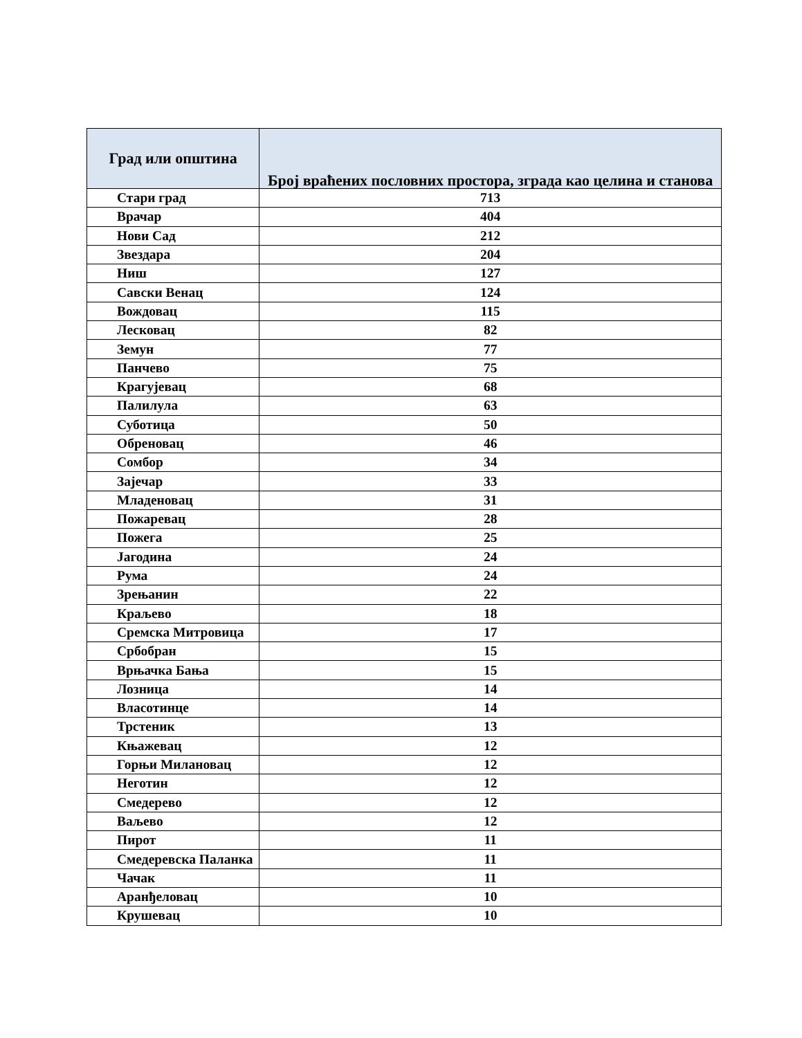| Град или општина | Број враћених пословних простора, зграда као целина и станова |
| --- | --- |
| Стари град | 713 |
| Врачар | 404 |
| Нови Сад | 212 |
| Звездара | 204 |
| Ниш | 127 |
| Савски Венац | 124 |
| Вождовац | 115 |
| Лесковац | 82 |
| Земун | 77 |
| Панчево | 75 |
| Крагујевац | 68 |
| Палилула | 63 |
| Суботица | 50 |
| Обреновац | 46 |
| Сомбор | 34 |
| Зајечар | 33 |
| Младеновац | 31 |
| Пожаревац | 28 |
| Пожега | 25 |
| Јагодина | 24 |
| Рума | 24 |
| Зрењанин | 22 |
| Краљево | 18 |
| Сремска Митровица | 17 |
| Србобран | 15 |
| Врњачка Бања | 15 |
| Лозница | 14 |
| Власотинце | 14 |
| Трстеник | 13 |
| Књажевац | 12 |
| Горњи Милановац | 12 |
| Неготин | 12 |
| Смедерево | 12 |
| Ваљево | 12 |
| Пирот | 11 |
| Смедеревска Паланка | 11 |
| Чачак | 11 |
| Аранђеловац | 10 |
| Крушевац | 10 |